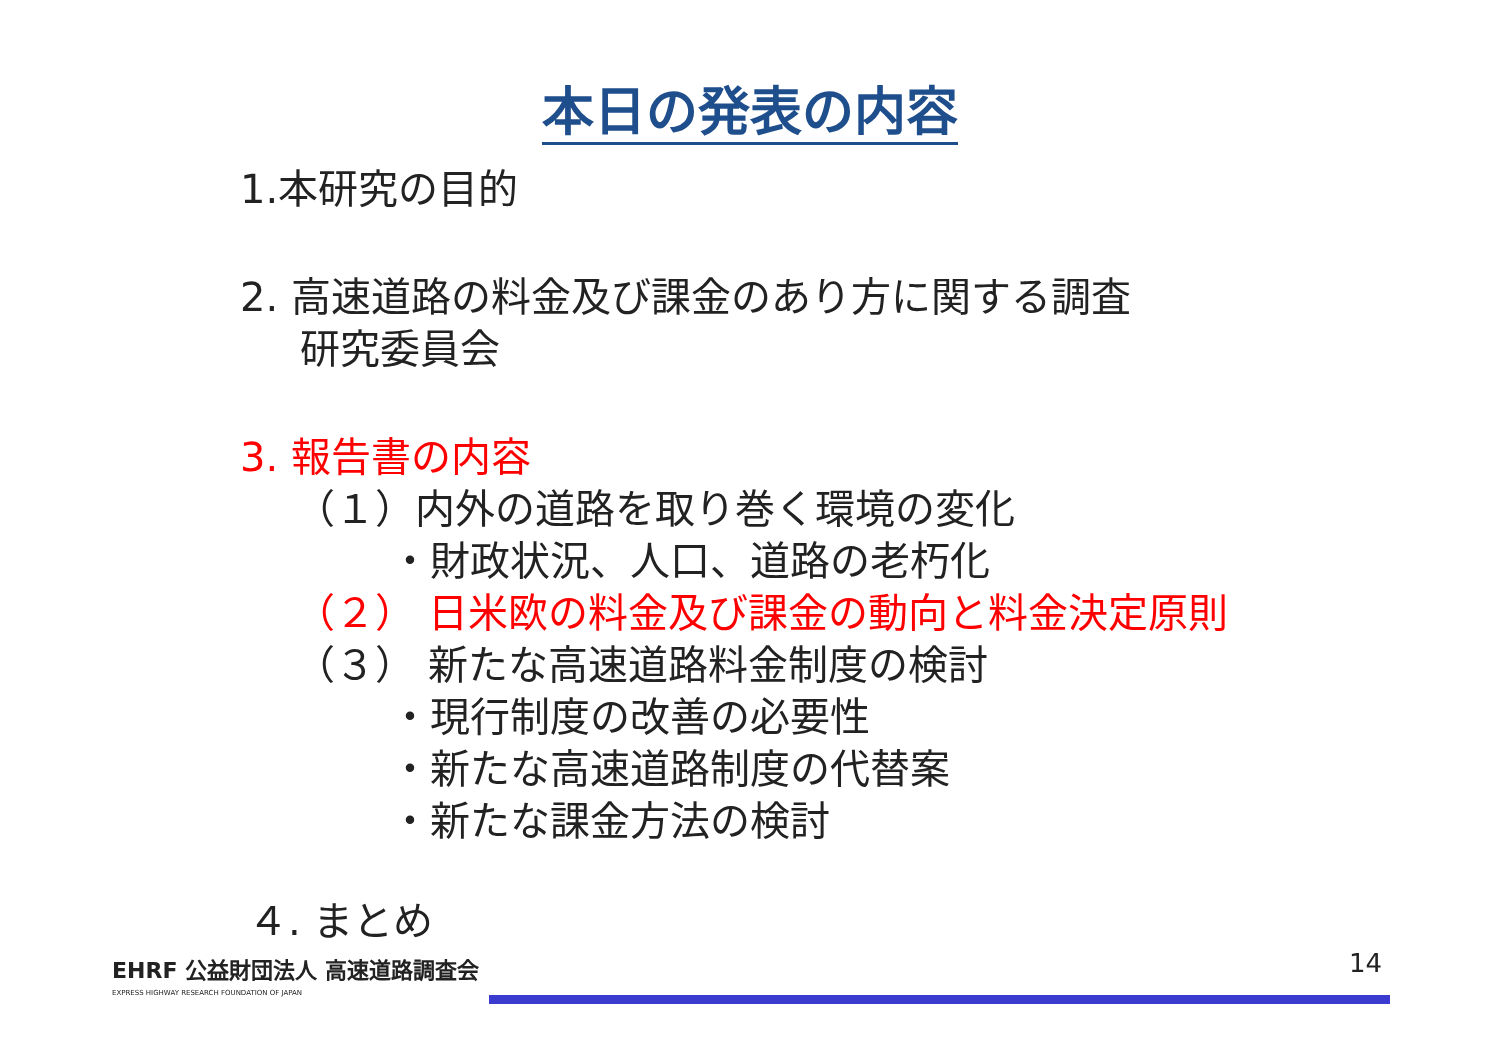本日の発表の内容
1.本研究の目的
2. 高速道路の料金及び課金のあり方に関する調査
研究委員会
3. 報告書の内容
（１）内外の道路を取り巻く環境の変化
・財政状況、人口、道路の老朽化
（２） 日米欧の料金及び課金の動向と料金決定原則
（３） 新たな高速道路料金制度の検討
・現行制度の改善の必要性
・新たな高速道路制度の代替案
・新たな課金方法の検討
４. まとめ
14 EHRF 公益財団法人 高速道路調査会
EXPRESS HIGHWAY RESEARCH FOUNDATION OF JAPAN